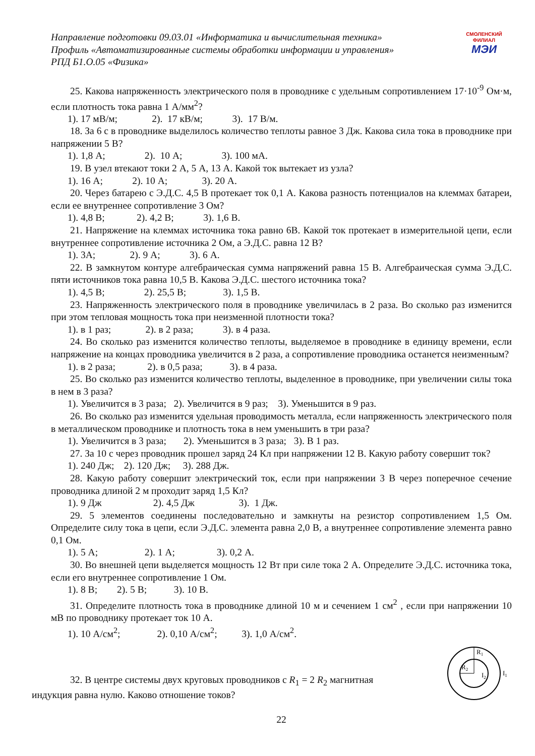Направление подготовки 09.03.01 «Информатика и вычислительная техника»
Профиль «Автоматизированные системы обработки информации и управления»
РПД Б1.О.05 «Физика»
СМОЛЕНСКИЙ
ФИЛИАЛ
МЭИ
25. Какова напряженность электрического поля в проводнике с удельным сопротивлением 17·10<sup>-9</sup> Ом·м, если плотность тока равна 1 А/мм<sup>2</sup>?
1). 17 мВ/м; 2). 17 кВ/м; 3). 17 В/м.
18. За 6 с в проводнике выделилось количество теплоты равное 3 Дж. Какова сила тока в проводнике при напряжении 5 В?
1). 1,8 А; 2). 10 А; 3). 100 мА.
19. В узел втекают токи 2 А, 5 А, 13 А. Какой ток вытекает из узла?
1). 16 А; 2). 10 А; 3). 20 А.
20. Через батарею с Э.Д.С. 4,5 В протекает ток 0,1 А. Какова разность потенциалов на клеммах батареи, если ее внутреннее сопротивление 3 Ом?
1). 4,8 В; 2). 4,2 В; 3). 1,6 В.
21. Напряжение на клеммах источника тока равно 6В. Какой ток протекает в измерительной цепи, если внутреннее сопротивление источника 2 Ом, а Э.Д.С. равна 12 В?
1). 3А; 2). 9 А; 3). 6 А.
22. В замкнутом контуре алгебраическая сумма напряжений равна 15 В. Алгебраическая сумма Э.Д.С. пяти источников тока равна 10,5 В. Какова Э.Д.С. шестого источника тока?
1). 4,5 В; 2). 25,5 В; 3). 1,5 В.
23. Напряженность электрического поля в проводнике увеличилась в 2 раза. Во сколько раз изменится при этом тепловая мощность тока при неизменной плотности тока?
1). в 1 раз; 2). в 2 раза; 3). в 4 раза.
24. Во сколько раз изменится количество теплоты, выделяемое в проводнике в единицу времени, если напряжение на концах проводника увеличится в 2 раза, а сопротивление проводника останется неизменным?
1). в 2 раза; 2). в 0,5 раза; 3). в 4 раза.
25. Во сколько раз изменится количество теплоты, выделенное в проводнике, при увеличении силы тока в нем в 3 раза?
1). Увеличится в 3 раза; 2). Увеличится в 9 раз; 3). Уменьшится в 9 раз.
26. Во сколько раз изменится удельная проводимость металла, если напряженность электрического поля в металлическом проводнике и плотность тока в нем уменьшить в три раза?
1). Увеличится в 3 раза; 2). Уменьшится в 3 раза; 3). В 1 раз.
27. За 10 с через проводник прошел заряд 24 Кл при напряжении 12 В. Какую работу совершит ток?
1). 240 Дж; 2). 120 Дж; 3). 288 Дж.
28. Какую работу совершит электрический ток, если при напряжении 3 В через поперечное сечение проводника длиной 2 м проходит заряд 1,5 Кл?
1). 9 Дж 2). 4,5 Дж 3). 1 Дж.
29. 5 элементов соединены последовательно и замкнуты на резистор сопротивлением 1,5 Ом. Определите силу тока в цепи, если Э.Д.С. элемента равна 2,0 В, а внутреннее сопротивление элемента равно 0,1 Ом.
1). 5 А; 2). 1 А; 3). 0,2 А.
30. Во внешней цепи выделяется мощность 12 Вт при силе тока 2 А. Определите Э.Д.С. источника тока, если его внутреннее сопротивление 1 Ом.
1). 8 В; 2). 5 В; 3). 10 В.
31. Определите плотность тока в проводнике длиной 10 м и сечением 1 см<sup>2</sup> , если при напряжении 10 мВ по проводнику протекает ток 10 А.
1). 10 А/см<sup>2</sup>; 2). 0,10 А/см<sup>2</sup>; 3). 1,0 А/см<sup>2</sup>.
32. В центре системы двух круговых проводников с R<sub>1</sub> = 2 R<sub>2</sub> магнитная
индукция равна нулю. Каково отношение токов?
R1
R2
I2
I1
22